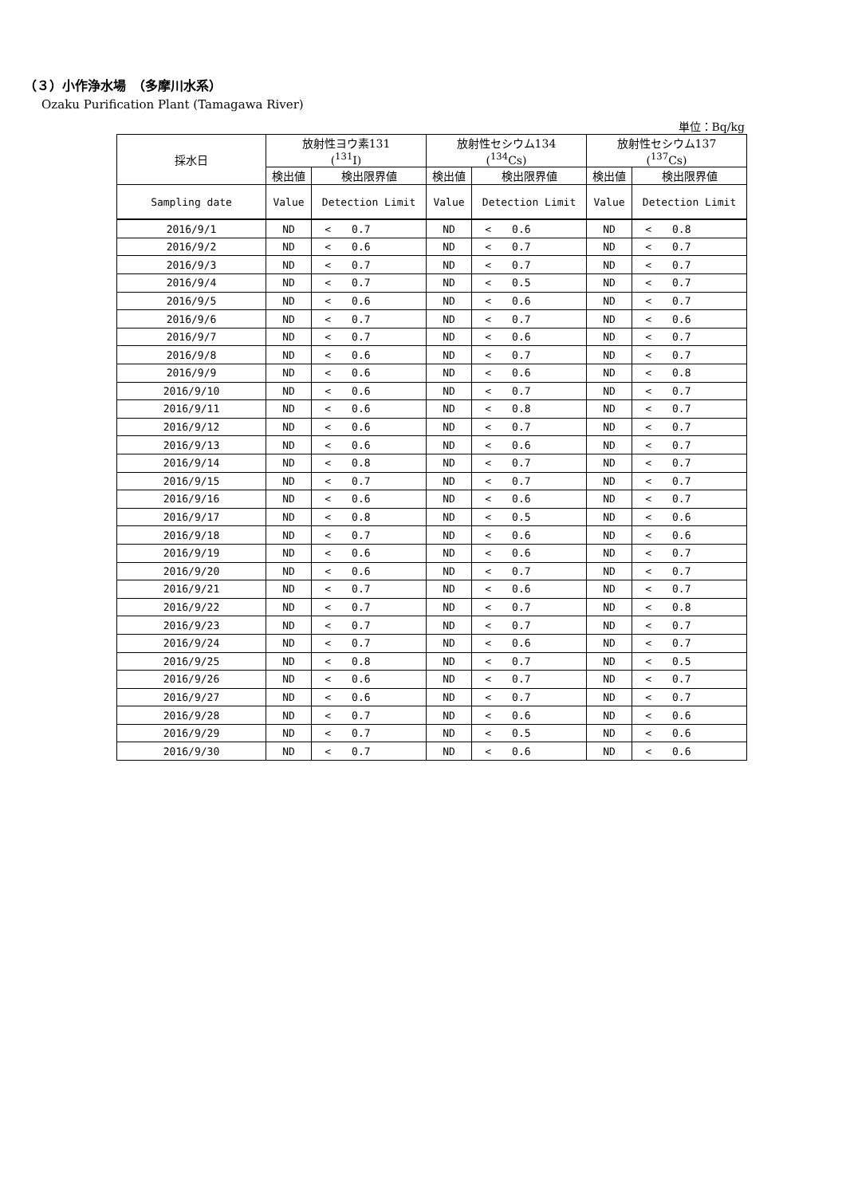（３）小作浄水場　（多摩川水系）
Ozaku Purification Plant (Tamagawa River)
単位：Bq/kg
| 採水日 | 放射性ヨウ素131 (<sup>131</sup>I) | | | 放射性セシウム134 (<sup>134</sup>Cs) | | | 放射性セシウム137 (<sup>137</sup>Cs) | | |
| --- | --- | --- | --- | --- | --- | --- | --- | --- | --- |
| | 検出値 | 検出限界値 | | 検出値 | 検出限界値 | | 検出値 | 検出限界値 | |
| Sampling date | Value | Detection Limit | | Value | Detection Limit | | Value | Detection Limit | |
| 2016/9/1 | ND | < | 0.7 | ND | < | 0.6 | ND | < | 0.8 |
| 2016/9/2 | ND | < | 0.6 | ND | < | 0.7 | ND | < | 0.7 |
| 2016/9/3 | ND | < | 0.7 | ND | < | 0.7 | ND | < | 0.7 |
| 2016/9/4 | ND | < | 0.7 | ND | < | 0.5 | ND | < | 0.7 |
| 2016/9/5 | ND | < | 0.6 | ND | < | 0.6 | ND | < | 0.7 |
| 2016/9/6 | ND | < | 0.7 | ND | < | 0.7 | ND | < | 0.6 |
| 2016/9/7 | ND | < | 0.7 | ND | < | 0.6 | ND | < | 0.7 |
| 2016/9/8 | ND | < | 0.6 | ND | < | 0.7 | ND | < | 0.7 |
| 2016/9/9 | ND | < | 0.6 | ND | < | 0.6 | ND | < | 0.8 |
| 2016/9/10 | ND | < | 0.6 | ND | < | 0.7 | ND | < | 0.7 |
| 2016/9/11 | ND | < | 0.6 | ND | < | 0.8 | ND | < | 0.7 |
| 2016/9/12 | ND | < | 0.6 | ND | < | 0.7 | ND | < | 0.7 |
| 2016/9/13 | ND | < | 0.6 | ND | < | 0.6 | ND | < | 0.7 |
| 2016/9/14 | ND | < | 0.8 | ND | < | 0.7 | ND | < | 0.7 |
| 2016/9/15 | ND | < | 0.7 | ND | < | 0.7 | ND | < | 0.7 |
| 2016/9/16 | ND | < | 0.6 | ND | < | 0.6 | ND | < | 0.7 |
| 2016/9/17 | ND | < | 0.8 | ND | < | 0.5 | ND | < | 0.6 |
| 2016/9/18 | ND | < | 0.7 | ND | < | 0.6 | ND | < | 0.6 |
| 2016/9/19 | ND | < | 0.6 | ND | < | 0.6 | ND | < | 0.7 |
| 2016/9/20 | ND | < | 0.6 | ND | < | 0.7 | ND | < | 0.7 |
| 2016/9/21 | ND | < | 0.7 | ND | < | 0.6 | ND | < | 0.7 |
| 2016/9/22 | ND | < | 0.7 | ND | < | 0.7 | ND | < | 0.8 |
| 2016/9/23 | ND | < | 0.7 | ND | < | 0.7 | ND | < | 0.7 |
| 2016/9/24 | ND | < | 0.7 | ND | < | 0.6 | ND | < | 0.7 |
| 2016/9/25 | ND | < | 0.8 | ND | < | 0.7 | ND | < | 0.5 |
| 2016/9/26 | ND | < | 0.6 | ND | < | 0.7 | ND | < | 0.7 |
| 2016/9/27 | ND | < | 0.6 | ND | < | 0.7 | ND | < | 0.7 |
| 2016/9/28 | ND | < | 0.7 | ND | < | 0.6 | ND | < | 0.6 |
| 2016/9/29 | ND | < | 0.7 | ND | < | 0.5 | ND | < | 0.6 |
| 2016/9/30 | ND | < | 0.7 | ND | < | 0.6 | ND | < | 0.6 |